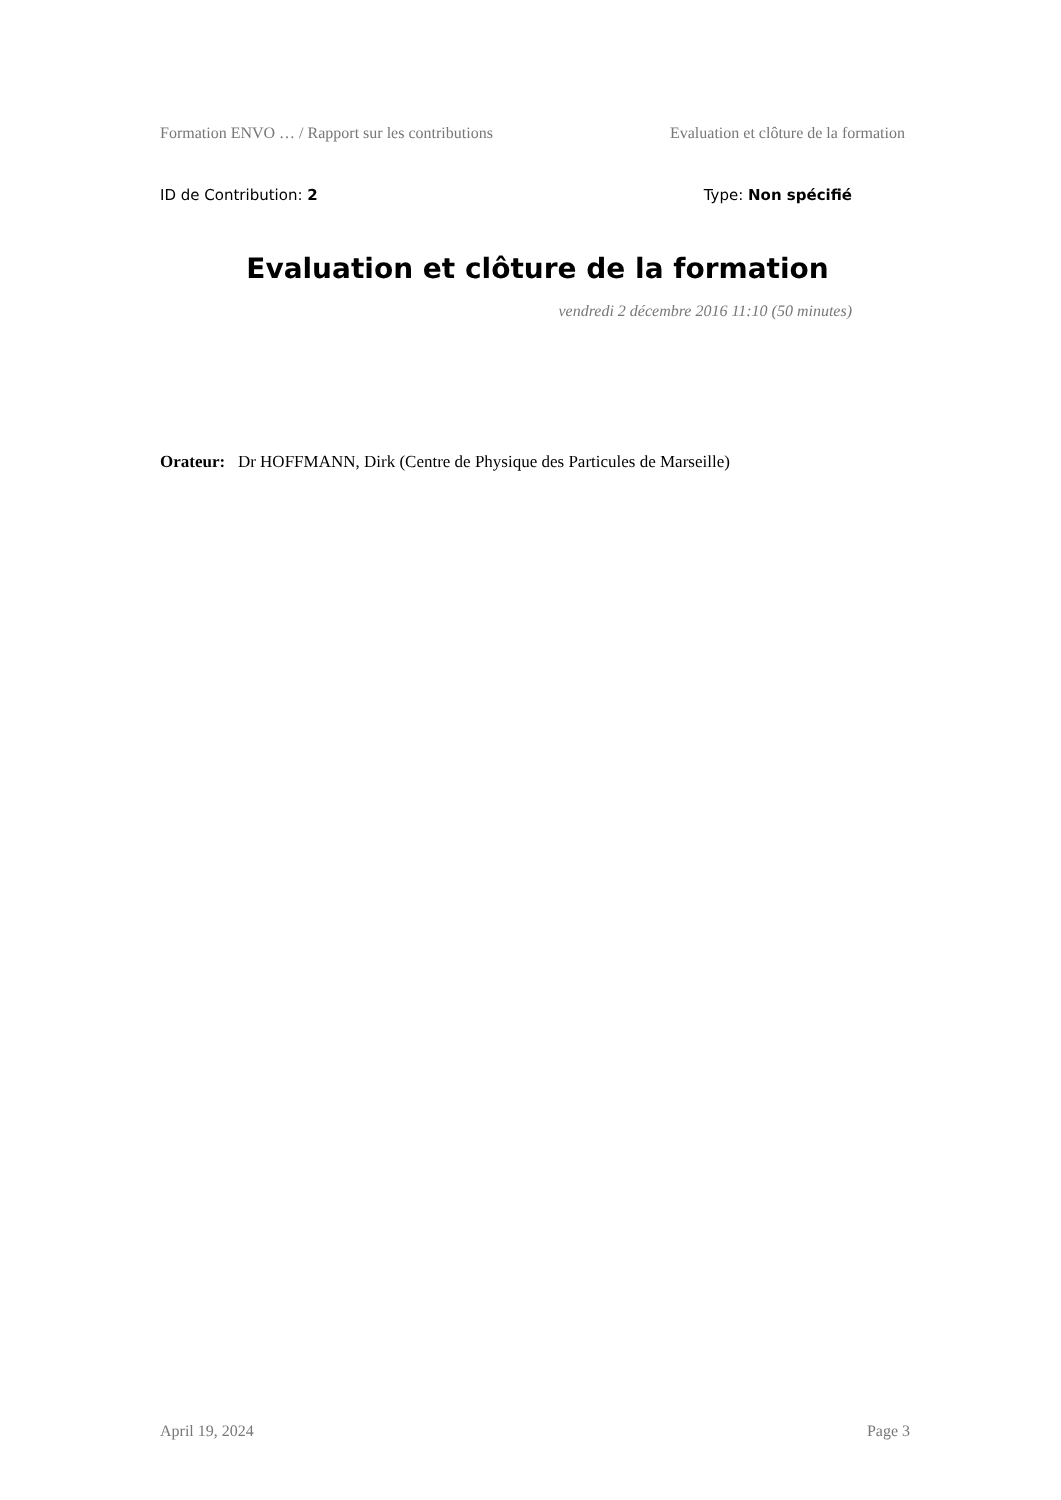Formation ENVO … / Rapport sur les contributions Evaluation et clôture de la formation
ID de Contribution: 2 Type: Non spécifié
Evaluation et clôture de la formation
vendredi 2 décembre 2016 11:10 (50 minutes)
Orateur: Dr HOFFMANN, Dirk (Centre de Physique des Particules de Marseille)
April 19, 2024 Page 3